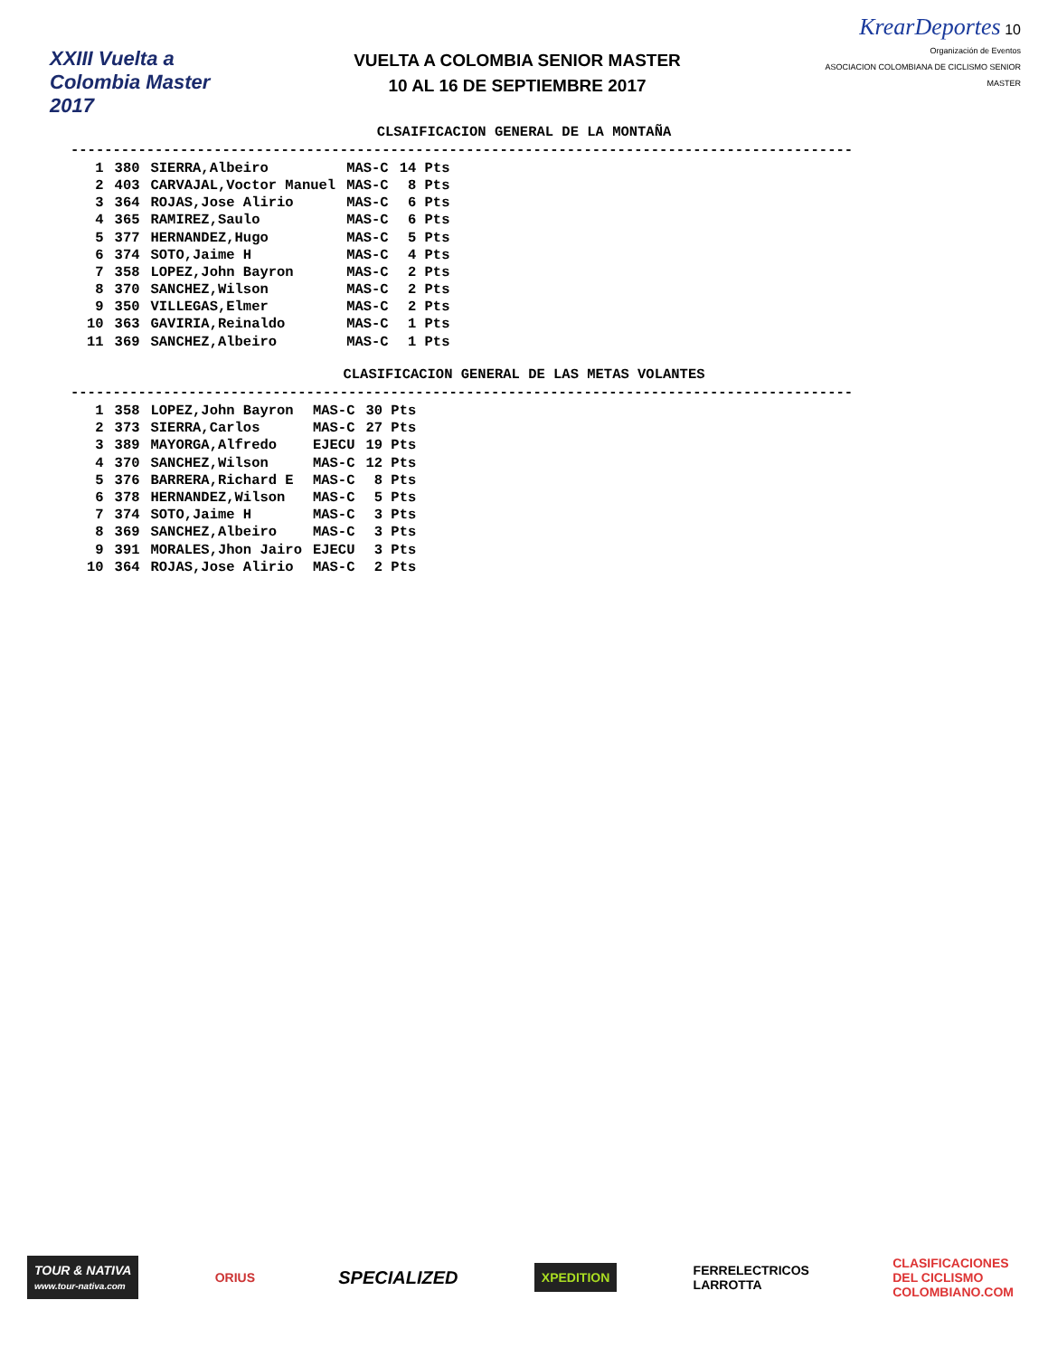XXIII Vuelta a Colombia Master 2017
VUELTA A COLOMBIA SENIOR MASTER
10 AL 16 DE SEPTIEMBRE 2017
KrearDeportes 10
Organización de Eventos
ASOCIACION COLOMBIANA DE CICLISMO SENIOR MASTER
CLSAIFICACION GENERAL DE LA MONTAÑA
---------------------------------------------------------------------------------------------
| 1 | 380 | SIERRA,Albeiro | MAS-C | 14 Pts |
| 2 | 403 | CARVAJAL,Voctor Manuel | MAS-C | 8 Pts |
| 3 | 364 | ROJAS,Jose Alirio | MAS-C | 6 Pts |
| 4 | 365 | RAMIREZ,Saulo | MAS-C | 6 Pts |
| 5 | 377 | HERNANDEZ,Hugo | MAS-C | 5 Pts |
| 6 | 374 | SOTO,Jaime H | MAS-C | 4 Pts |
| 7 | 358 | LOPEZ,John Bayron | MAS-C | 2 Pts |
| 8 | 370 | SANCHEZ,Wilson | MAS-C | 2 Pts |
| 9 | 350 | VILLEGAS,Elmer | MAS-C | 2 Pts |
| 10 | 363 | GAVIRIA,Reinaldo | MAS-C | 1 Pts |
| 11 | 369 | SANCHEZ,Albeiro | MAS-C | 1 Pts |
CLASIFICACION GENERAL DE LAS METAS VOLANTES
---------------------------------------------------------------------------------------------
| 1 | 358 | LOPEZ,John Bayron | MAS-C | 30 Pts |
| 2 | 373 | SIERRA,Carlos | MAS-C | 27 Pts |
| 3 | 389 | MAYORGA,Alfredo | EJECU | 19 Pts |
| 4 | 370 | SANCHEZ,Wilson | MAS-C | 12 Pts |
| 5 | 376 | BARRERA,Richard E | MAS-C | 8 Pts |
| 6 | 378 | HERNANDEZ,Wilson | MAS-C | 5 Pts |
| 7 | 374 | SOTO,Jaime H | MAS-C | 3 Pts |
| 8 | 369 | SANCHEZ,Albeiro | MAS-C | 3 Pts |
| 9 | 391 | MORALES,Jhon Jairo | EJECU | 3 Pts |
| 10 | 364 | ROJAS,Jose Alirio | MAS-C | 2 Pts |
TOUR & NATIVA
www.tour-nativa.com
ORIUS
SPECIALIZED
XPEDITION
FERRELECTRICOS
LARROTTA
CLASIFICACIONES
DEL CICLISMO
COLOMBIANO.COM